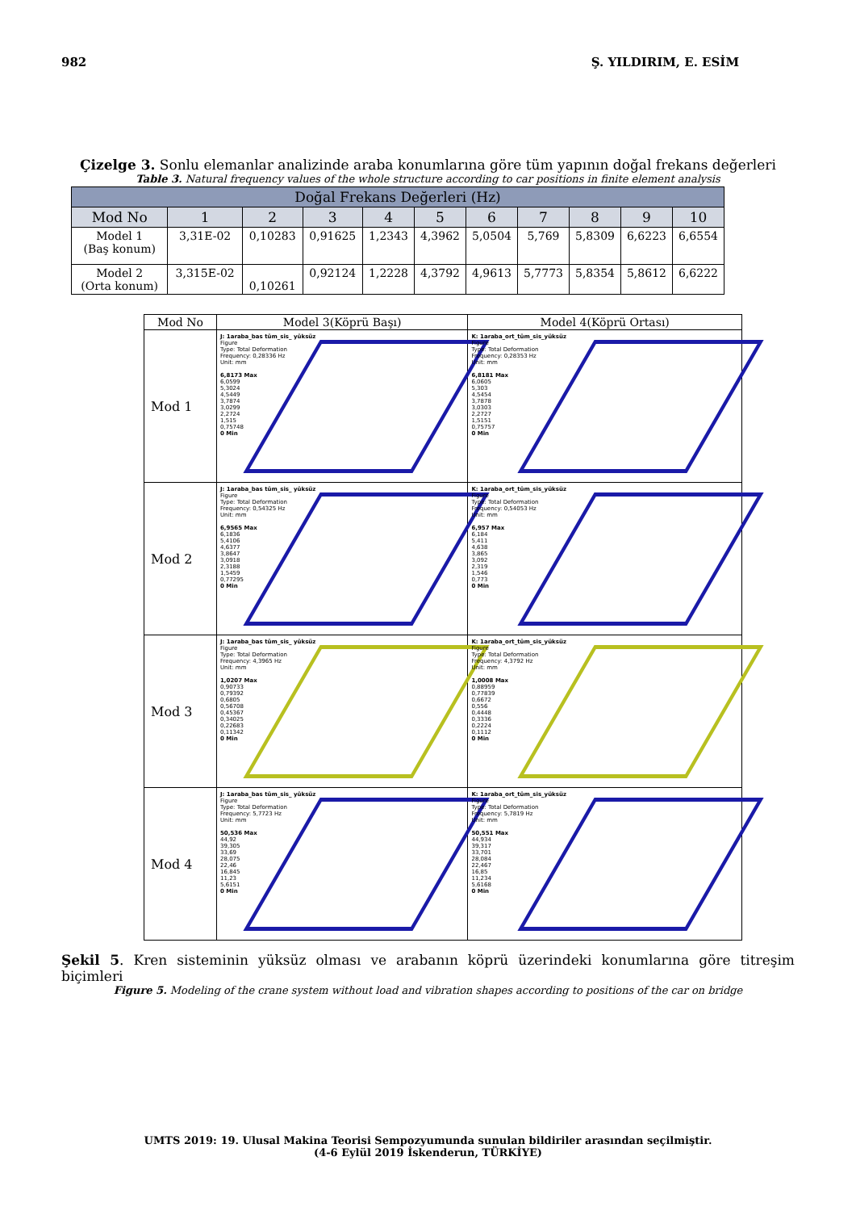982 Ş. YILDIRIM, E. ESİM
Çizelge 3. Sonlu elemanlar analizinde araba konumlarına göre tüm yapının doğal frekans değerleri
Table 3. Natural frequency values of the whole structure according to car positions in finite element analysis
| Doğal Frekans Değerleri (Hz) | | | | | | | | | | |
| --- | --- | --- | --- | --- | --- | --- | --- | --- | --- | --- |
| Mod No | 1 | 2 | 3 | 4 | 5 | 6 | 7 | 8 | 9 | 10 |
| Model 1 (Baş konum) | 3,31E-02 | 0,10283 | 0,91625 | 1,2343 | 4,3962 | 5,0504 | 5,769 | 5,8309 | 6,6223 | 6,6554 |
| Model 2 (Orta konum) | 3,315E-02 | 0,10261 | 0,92124 | 1,2228 | 4,3792 | 4,9613 | 5,7773 | 5,8354 | 5,8612 | 6,6222 |
| Mod No | Model 3(Köprü Başı) | Model 4(Köprü Ortası) |
| --- | --- | --- |
| Mod 1 | J: 1araba_bas tüm_sis_ yüksüz Figure Type: Total Deformation Frequency: 0,28336 Hz Unit: mm 6,8173 Max 6,0599 5,3024 4,5449 3,7874 3,0299 2,2724 1,515 0,75748 0 Min | K: 1araba_ort_tüm_sis_yüksüz Figure Type: Total Deformation Frequency: 0,28353 Hz Unit: mm 6,8181 Max 6,0605 5,303 4,5454 3,7878 3,0303 2,2727 1,5151 0,75757 0 Min |
| Mod 2 | J: 1araba_bas tüm_sis_ yüksüz Figure Type: Total Deformation Frequency: 0,54325 Hz Unit: mm 6,9565 Max 6,1836 5,4106 4,6377 3,8647 3,0918 2,3188 1,5459 0,77295 0 Min | K: 1araba_ort_tüm_sis_yüksüz Figure Type: Total Deformation Frequency: 0,54053 Hz Unit: mm 6,957 Max 6,184 5,411 4,638 3,865 3,092 2,319 1,546 0,773 0 Min |
| Mod 3 | J: 1araba_bas tüm_sis_ yüksüz Figure Type: Total Deformation Frequency: 4,3965 Hz Unit: mm 1,0207 Max 0,90733 0,79392 0,6805 0,56708 0,45367 0,34025 0,22683 0,11342 0 Min | K: 1araba_ort_tüm_sis_yüksüz Figure Type: Total Deformation Frequency: 4,3792 Hz Unit: mm 1,0008 Max 0,88959 0,77839 0,6672 0,556 0,4448 0,3336 0,2224 0,1112 0 Min |
| Mod 4 | J: 1araba_bas tüm_sis_ yüksüz Figure Type: Total Deformation Frequency: 5,7723 Hz Unit: mm 50,536 Max 44,92 39,305 33,69 28,075 22,46 16,845 11,23 5,6151 0 Min | K: 1araba_ort_tüm_sis_yüksüz Figure Type: Total Deformation Frequency: 5,7819 Hz Unit: mm 50,551 Max 44,934 39,317 33,701 28,084 22,467 16,85 11,234 5,6168 0 Min |
Şekil 5. Kren sisteminin yüksüz olması ve arabanın köprü üzerindeki konumlarına göre titreşim biçimleri
Figure 5. Modeling of the crane system without load and vibration shapes according to positions of the car on bridge
UMTS 2019: 19. Ulusal Makina Teorisi Sempozyumunda sunulan bildiriler arasından seçilmiştir.
(4-6 Eylül 2019 İskenderun, TÜRKİYE)